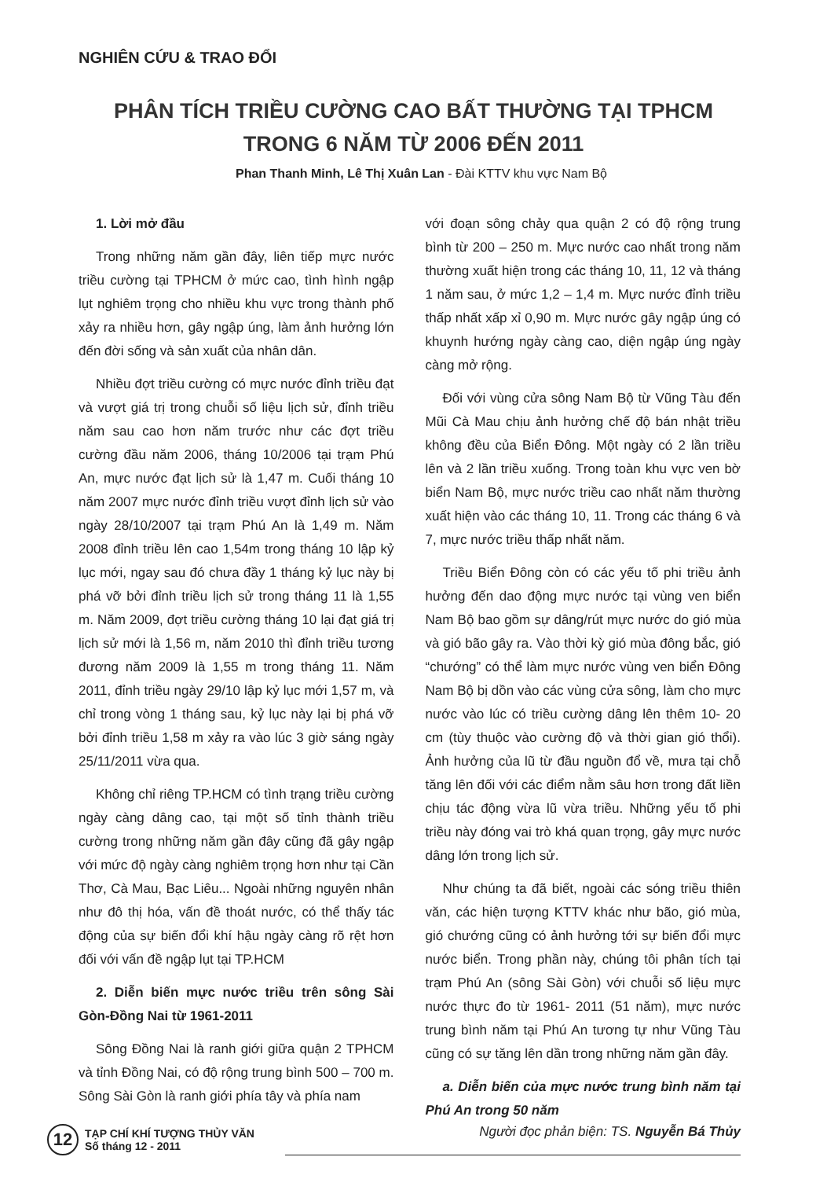NGHIÊN CỨU & TRAO ĐỔI
PHÂN TÍCH TRIỀU CƯỜNG CAO BẤT THƯỜNG TẠI TPHCM
TRONG 6 NĂM TỪ 2006 ĐẾN 2011
Phan Thanh Minh, Lê Thị Xuân Lan - Đài KTTV khu vực Nam Bộ
1. Lời mở đầu
Trong những năm gần đây, liên tiếp mực nước triều cường tại TPHCM ở mức cao, tình hình ngập lụt nghiêm trọng cho nhiều khu vực trong thành phố xảy ra nhiều hơn, gây ngập úng, làm ảnh hưởng lớn đến đời sống và sản xuất của nhân dân.
Nhiều đợt triều cường có mực nước đỉnh triều đạt và vượt giá trị trong chuỗi số liệu lịch sử, đỉnh triều năm sau cao hơn năm trước như các đợt triều cường đầu năm 2006, tháng 10/2006 tại trạm Phú An, mực nước đạt lịch sử là 1,47 m. Cuối tháng 10 năm 2007 mực nước đỉnh triều vượt đỉnh lịch sử vào ngày 28/10/2007 tại trạm Phú An là 1,49 m. Năm 2008 đỉnh triều lên cao 1,54m trong tháng 10 lập kỷ lục mới, ngay sau đó chưa đầy 1 tháng kỷ lục này bị phá vỡ bởi đỉnh triều lịch sử trong tháng 11 là 1,55 m. Năm 2009, đợt triều cường tháng 10 lại đạt giá trị lịch sử mới là 1,56 m, năm 2010 thì đỉnh triều tương đương năm 2009 là 1,55 m trong tháng 11. Năm 2011, đỉnh triều ngày 29/10 lập kỷ lục mới 1,57 m, và chỉ trong vòng 1 tháng sau, kỷ lục này lại bị phá vỡ bởi đỉnh triều 1,58 m xảy ra vào lúc 3 giờ sáng ngày 25/11/2011 vừa qua.
Không chỉ riêng TP.HCM có tình trạng triều cường ngày càng dâng cao, tại một số tỉnh thành triều cường trong những năm gần đây cũng đã gây ngập với mức độ ngày càng nghiêm trọng hơn như tại Cần Thơ, Cà Mau, Bạc Liêu... Ngoài những nguyên nhân như đô thị hóa, vấn đề thoát nước, có thể thấy tác động của sự biến đổi khí hậu ngày càng rõ rệt hơn đối với vấn đề ngập lụt tại TP.HCM
2. Diễn biến mực nước triều trên sông Sài Gòn-Đồng Nai từ 1961-2011
Sông Đồng Nai là ranh giới giữa quận 2 TPHCM và tỉnh Đồng Nai, có độ rộng trung bình 500 – 700 m. Sông Sài Gòn là ranh giới phía tây và phía nam
với đoạn sông chảy qua quận 2 có độ rộng trung bình từ 200 – 250 m. Mực nước cao nhất trong năm thường xuất hiện trong các tháng 10, 11, 12 và tháng 1 năm sau, ở mức 1,2 – 1,4 m. Mực nước đỉnh triều thấp nhất xấp xỉ 0,90 m. Mực nước gây ngập úng có khuynh hướng ngày càng cao, diện ngập úng ngày càng mở rộng.
Đối với vùng cửa sông Nam Bộ từ Vũng Tàu đến Mũi Cà Mau chịu ảnh hưởng chế độ bán nhật triều không đều của Biển Đông. Một ngày có 2 lần triều lên và 2 lần triều xuống. Trong toàn khu vực ven bờ biển Nam Bộ, mực nước triều cao nhất năm thường xuất hiện vào các tháng 10, 11. Trong các tháng 6 và 7, mực nước triều thấp nhất năm.
Triều Biển Đông còn có các yếu tố phi triều ảnh hưởng đến dao động mực nước tại vùng ven biển Nam Bộ bao gồm sự dâng/rút mực nước do gió mùa và gió bão gây ra. Vào thời kỳ gió mùa đông bắc, gió “chướng” có thể làm mực nước vùng ven biển Đông Nam Bộ bị dồn vào các vùng cửa sông, làm cho mực nước vào lúc có triều cường dâng lên thêm 10- 20 cm (tùy thuộc vào cường độ và thời gian gió thổi). Ảnh hưởng của lũ từ đầu nguồn đổ về, mưa tại chỗ tăng lên đối với các điểm nằm sâu hơn trong đất liền chịu tác động vừa lũ vừa triều. Những yếu tố phi triều này đóng vai trò khá quan trọng, gây mực nước dâng lớn trong lịch sử.
Như chúng ta đã biết, ngoài các sóng triều thiên văn, các hiện tượng KTTV khác như bão, gió mùa, gió chướng cũng có ảnh hưởng tới sự biến đổi mực nước biển. Trong phần này, chúng tôi phân tích tại trạm Phú An (sông Sài Gòn) với chuỗi số liệu mực nước thực đo từ 1961- 2011 (51 năm), mực nước trung bình năm tại Phú An tương tự như Vũng Tàu cũng có sự tăng lên dần trong những năm gần đây.
a. Diễn biến của mực nước trung bình năm tại Phú An trong 50 năm
12 TẠP CHÍ KHÍ TƯỢNG THỦY VĂN
Số tháng 12 - 2011
Người đọc phản biện: TS. Nguyễn Bá Thủy